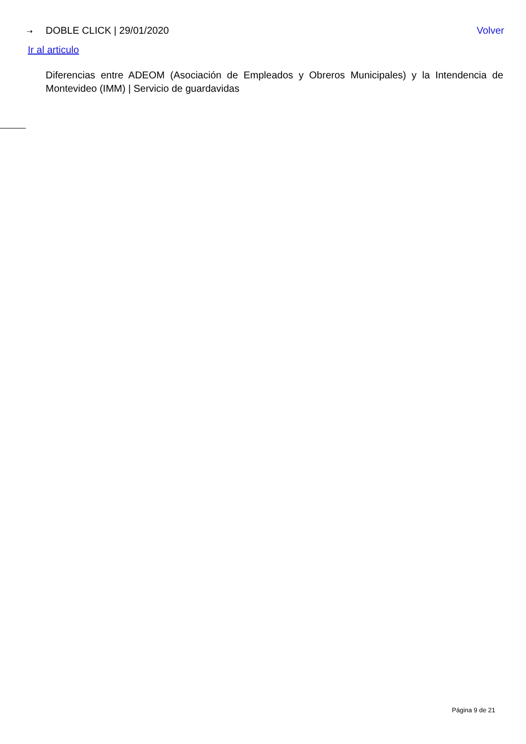⇢ DOBLE CLICK | 29/01/2020 Volver
Ir al articulo
Diferencias entre ADEOM (Asociación de Empleados y Obreros Municipales) y la Intendencia de Montevideo (IMM) | Servicio de guardavidas
Página 9 de 21